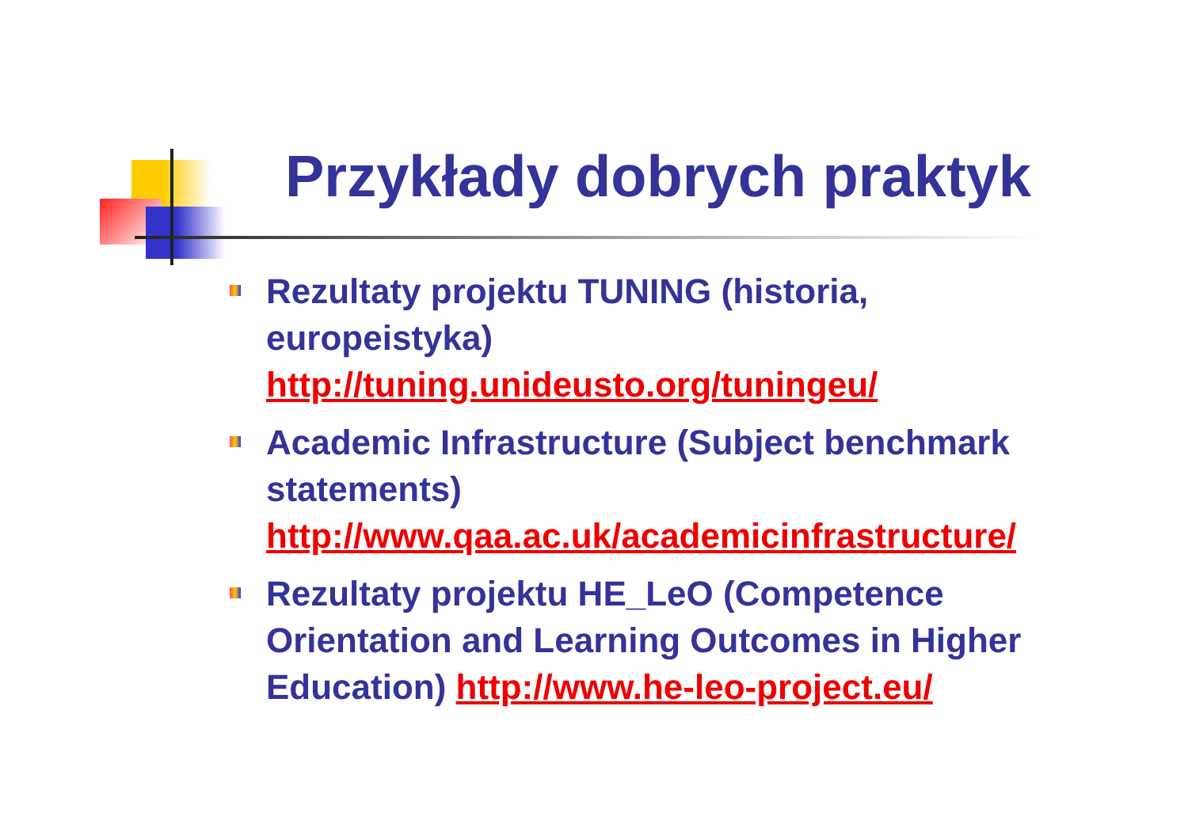Przykłady dobrych praktyk
Rezultaty projektu TUNING (historia, europeistyka) http://tuning.unideusto.org/tuningeu/
Academic Infrastructure (Subject benchmark statements) http://www.qaa.ac.uk/academicinfrastructure/
Rezultaty projektu HE_LeO (Competence Orientation and Learning Outcomes in Higher Education) http://www.he-leo-project.eu/